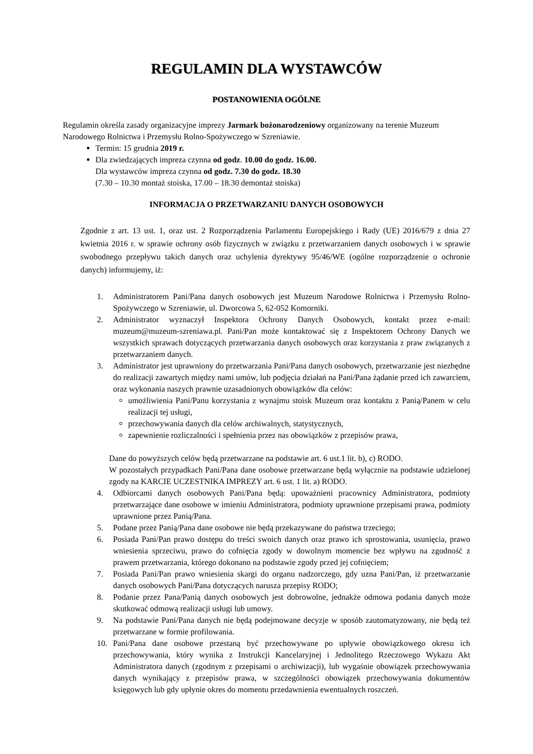REGULAMIN DLA WYSTAWCÓW
POSTANOWIENIA OGÓLNE
Regulamin określa zasady organizacyjne imprezy Jarmark bożonarodzeniowy organizowany na terenie Muzeum Narodowego Rolnictwa i Przemysłu Rolno-Spożywczego w Szreniawie.
Termin: 15 grudnia 2019 r.
Dla zwiedzających impreza czynna od godz. 10.00 do godz. 16.00.
Dla wystawców impreza czynna od godz. 7.30 do godz. 18.30
(7.30 – 10.30 montaż stoiska, 17.00 – 18.30 demontaż stoiska)
INFORMACJA O PRZETWARZANIU DANYCH OSOBOWYCH
Zgodnie z art. 13 ust. 1, oraz ust. 2 Rozporządzenia Parlamentu Europejskiego i Rady (UE) 2016/679 z dnia 27 kwietnia 2016 r. w sprawie ochrony osób fizycznych w związku z przetwarzaniem danych osobowych i w sprawie swobodnego przepływu takich danych oraz uchylenia dyrektywy 95/46/WE (ogólne rozporządzenie o ochronie danych) informujemy, iż:
1. Administratorem Pani/Pana danych osobowych jest Muzeum Narodowe Rolnictwa i Przemysłu Rolno-Spożywczego w Szreniawie, ul. Dworcowa 5, 62-052 Komorniki.
2. Administrator wyznaczył Inspektora Ochrony Danych Osobowych, kontakt przez e-mail: muzeum@muzeum-szreniawa.pl. Pani/Pan może kontaktować się z Inspektorem Ochrony Danych we wszystkich sprawach dotyczących przetwarzania danych osobowych oraz korzystania z praw związanych z przetwarzaniem danych.
3. Administrator jest uprawniony do przetwarzania Pani/Pana danych osobowych, przetwarzanie jest niezbędne do realizacji zawartych między nami umów, lub podjęcia działań na Pani/Pana żądanie przed ich zawarciem, oraz wykonania naszych prawnie uzasadnionych obowiązków dla celów:
umożliwienia Pani/Panu korzystania z wynajmu stoisk Muzeum oraz kontaktu z Panią/Panem w celu realizacji tej usługi,
przechowywania danych dla celów archiwalnych, statystycznych,
zapewnienie rozliczalności i spełnienia przez nas obowiązków z przepisów prawa,
Dane do powyższych celów będą przetwarzane na podstawie art. 6 ust.1 lit. b), c) RODO.
W pozostałych przypadkach Pani/Pana dane osobowe przetwarzane będą wyłącznie na podstawie udzielonej zgody na KARCIE UCZESTNIKA IMPREZY art. 6 ust. 1 lit. a) RODO.
4. Odbiorcami danych osobowych Pani/Pana będą: upoważnieni pracownicy Administratora, podmioty przetwarzające dane osobowe w imieniu Administratora, podmioty uprawnione przepisami prawa, podmioty uprawnione przez Panią/Pana.
5. Podane przez Panią/Pana dane osobowe nie będą przekazywane do państwa trzeciego;
6. Posiada Pani/Pan prawo dostępu do treści swoich danych oraz prawo ich sprostowania, usunięcia, prawo wniesienia sprzeciwu, prawo do cofnięcia zgody w dowolnym momencie bez wpływu na zgodność z prawem przetwarzania, którego dokonano na podstawie zgody przed jej cofnięciem;
7. Posiada Pani/Pan prawo wniesienia skargi do organu nadzorczego, gdy uzna Pani/Pan, iż przetwarzanie danych osobowych Pani/Pana dotyczących narusza przepisy RODO;
8. Podanie przez Pana/Panią danych osobowych jest dobrowolne, jednakże odmowa podania danych może skutkować odmową realizacji usługi lub umowy.
9. Na podstawie Pani/Pana danych nie będą podejmowane decyzje w sposób zautomatyzowany, nie będą też przetwarzane w formie profilowania.
10. Pani/Pana dane osobowe przestaną być przechowywane po upływie obowiązkowego okresu ich przechowywania, który wynika z Instrukcji Kancelaryjnej i Jednolitego Rzeczowego Wykazu Akt Administratora danych (zgodnym z przepisami o archiwizacji), lub wygaśnie obowiązek przechowywania danych wynikający z przepisów prawa, w szczególności obowiązek przechowywania dokumentów księgowych lub gdy upłynie okres do momentu przedawnienia ewentualnych roszczeń.